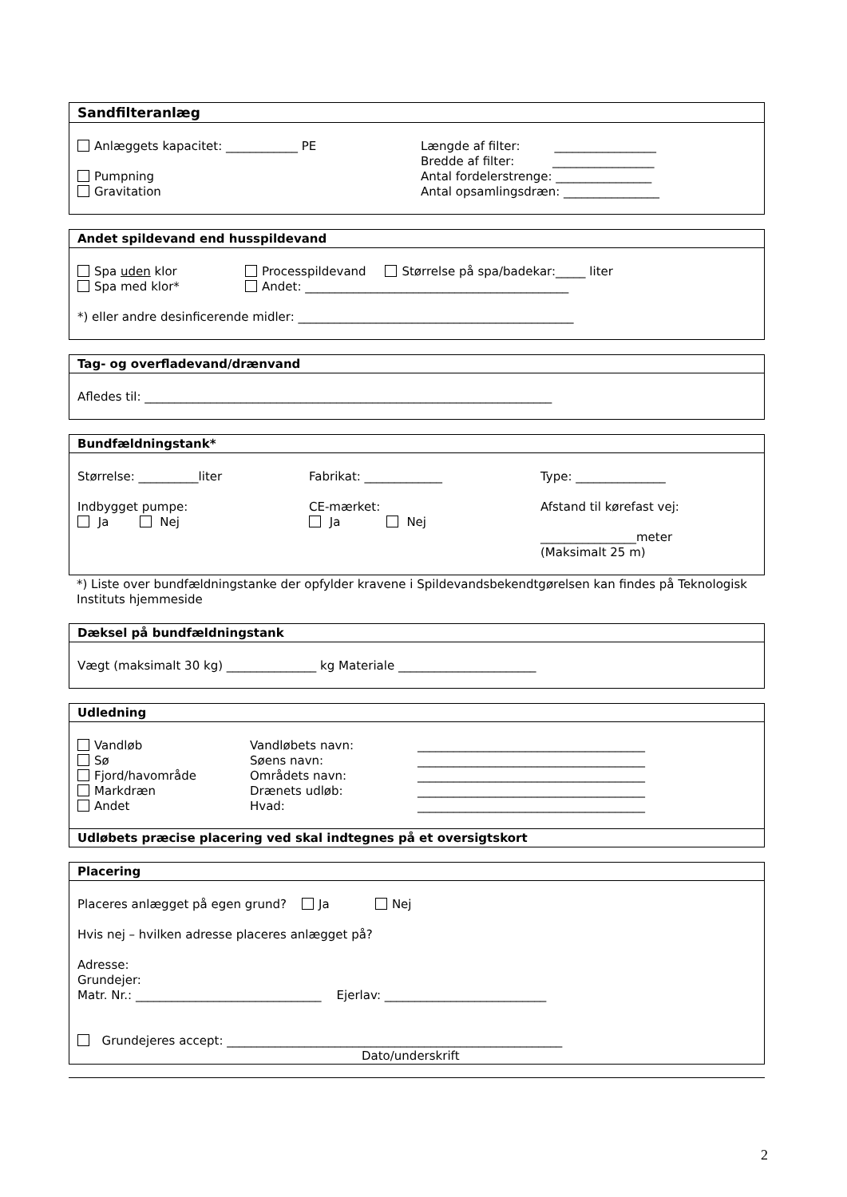Sandfilteranlæg
Anlæggets kapacitet: ____________ PE
Pumpning
Gravitation
Længde af filter: _________________
Bredde af filter: _________________
Antal fordelerstrenge: ________________
Antal opsamlingsdræn: ________________
Andet spildevand end husspildevand
Spa uden klor
Spa med klor*
Processpildevand Størrelse på spa/badekar:_____ liter
Andet: ____________________________________________
*) eller andre desinficerende midler: ______________________________________________
Tag- og overfladevand/drænvand
Afledes til: ____________________________________________________________________
Bundfældningstank*
Størrelse: __________liter
Indbygget pumpe:
Ja Nej
Fabrikat: _____________
CE-mærket:
Ja Nej
Type: _______________
Afstand til kørefast vej:
________________meter
(Maksimalt 25 m)
*) Liste over bundfældningstanke der opfylder kravene i Spildevandsbekendtgørelsen kan findes på Teknologisk Instituts hjemmeside
Dæksel på bundfældningstank
Vægt (maksimalt 30 kg) _______________ kg Materiale _______________________
Udledning
Vandløb
Sø
Fjord/havområde
Markdræn
Andet
Vandløbets navn:
Søens navn:
Områdets navn:
Drænets udløb:
Hvad:
______________________________________
______________________________________
______________________________________
______________________________________
______________________________________
Udløbets præcise placering ved skal indtegnes på et oversigtskort
Placering
Placeres anlægget på egen grund? Ja Nej
Hvis nej – hvilken adresse placeres anlægget på?
Adresse:
Grundejer:
Matr. Nr.: _______________________________ Ejerlav: ___________________________
Grundejeres accept: ________________________________________________________
Dato/underskrift
2